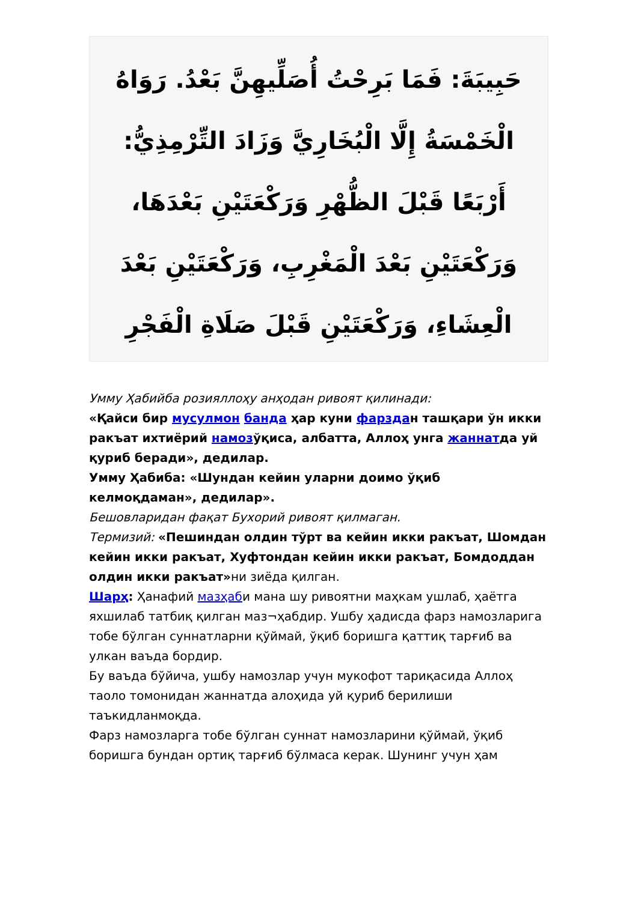حَبِيبَةَ: فَمَا بَرِحْتُ أُصَلِّيهِنَّ بَعْدُ. رَوَاهُ الْخَمْسَةُ إِلَّا الْبُخَارِيَّ وَزَادَ التِّرْمِذِيُّ: أَرْبَعًا قَبْلَ الظُّهْرِ وَرَكْعَتَيْنِ بَعْدَهَا، وَرَكْعَتَيْنِ بَعْدَ الْمَغْرِبِ، وَرَكْعَتَيْنِ بَعْدَ الْعِشَاءِ، وَرَكْعَتَيْنِ قَبْلَ صَلَاةِ الْفَجْرِ
Умму Ҳабийба розияллоҳу анҳодан ривоят қилинади:
«Қайси бир мусулмон банда ҳар куни фарздан ташқари ўн икки ракъат ихтиёрий намозўқиса, албатта, Аллоҳ унга жаннатда уй қуриб беради», дедилар.
Умму Ҳабиба: «Шундан кейин уларни доимо ўқиб келмоқдаман», дедилар».
Бешовларидан фақат Бухорий ривоят қилмаган.
Термизий: «Пешиндан олдин тўрт ва кейин икки ракъат, Шомдан кейин икки ракъат, Хуфтондан кейин икки ракъат, Бомдоддан олдин икки ракъат»ни зиёда қилган.
Шарҳ: Ҳанафий мазҳаби мана шу ривоятни маҳкам ушлаб, ҳаётга яхшилаб татбиқ қилган маз¬ҳабдир. Ушбу ҳадисда фарз намозларига тобе бўлган суннатларни қўймай, ўқиб боришга қаттиқ тарғиб ва улкан ваъда бордир.
Бу ваъда бўйича, ушбу намозлар учун мукофот тариқасида Аллоҳ таоло томонидан жаннатда алоҳида уй қуриб берилиши таъкидланмоқда.
Фарз намозларга тобе бўлган суннат намозларини қўймай, ўқиб боришга бундан ортиқ тарғиб бўлмаса керак. Шунинг учун ҳам